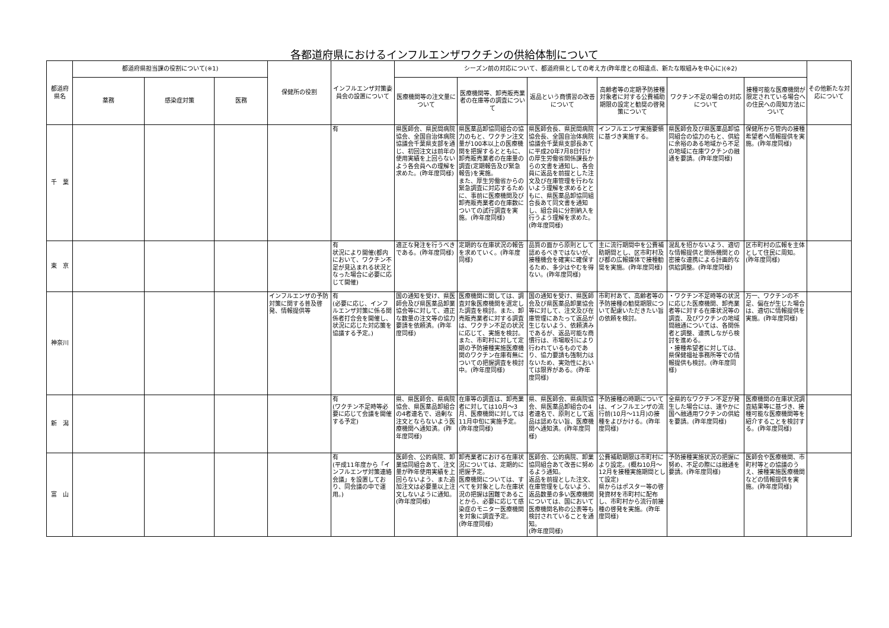各都道府県におけるインフルエンザワクチンの供給体制について
| 都道府県名 | 都道府県担当課の役割について(※1) | | | 保健所の役割 | インフルエンザ対策委員会の設置について | シーズン前の対応について、都道府県としての考え方(昨年度との相違点、新たな取組みを中心に)(※2) | | | | | | その他新たな対応について |
| --- | --- | --- | --- | --- | --- | --- | --- | --- | --- | --- | --- | --- |
| | 薬務 | 感染症対策 | 医務 | | | 医療機関等の注文量について | 医療機関等、卸売販売業者の在庫等の調査について | 返品という商慣習の改善について | 高齢者等の定期予防接種対象者に対する公費補助期限の設定と勧奨の啓発策について | ワクチン不足の場合の対応について | 接種可能な医療機関が限定されている場合への住民への周知方法について | |
| 千 葉 | | | | | 有 | 県医師会、県民間病院協会、全国自治体病院協議会千葉県支部を通じ、初回注文は前年の使用実績を上回らないよう各会員への理解を求めた。(昨年度同様) | 県医薬品卸協同組合の協力のもと、ワクチン注文量が100本以上の医療機関を把握するとともに、卸売販売業者の在庫量の調査(定期報告及び緊急報告)を実施。 また、厚生労働省からの緊急調査に対応するために、事前に医療機関及び卸売販売業者の在庫数についての試行調査を実施。(昨年度同様) | 県医師会長、県民間病院協会長、全国自治体病院協議会千葉県支部長あてに平成20年7月8日付けの厚生労働省関係課長からの文書を通知し、各会員に返品を前提とした注文及び在庫管理を行わないよう理解を求めるとともに、県医薬品卸協同組合長あて同文書を通知し、組合員に分割納入を行うよう理解を求めた。(昨年度同様) | インフルエンザ実施要領に基づき実施する。 | 県医師会及び県医薬品卸協同組合の協力のもと、供給に余裕のある地域から不足の地域に在庫ワクチンの融通を要請。(昨年度同様) | 保健所から管内の接種希望者へ情報提供を実施。(昨年度同様) | |
| 東 京 | | | | | 有 状況により開催(都内において、ワクチン不足が見込まれる状況となった場合に必要に応じて開催) | 適正な発注を行うべきである。(昨年度同様) | 定期的な在庫状況の報告を求めていく。(昨年度同様) | 品質の面から原則として認めるべきではないが、接種機会を確実に確保するため、多少はやむを得ない。(昨年度同様) | 主に流行期間中を公費補助期間とし、区市町村及び都の広報媒体で接種勧奨を実施。(昨年度同様) | 混乱を招かないよう、適切な情報提供と関係機関との密接な連携による計画的な供給調整。(昨年度同様) | 区市町村の広報を主体として住民に周知。(昨年度同様) | |
| 神奈川 | | | | インフルエンザの予防対策に関する普及啓発、情報提供等 | 有 (必要に応じ、インフルエンザ対策に係る関係者打合会を開催し、状況に応じた対応策を協議する予定。) | 国の通知を受け、県医師会及び県医薬品卸業協会等に対して、適正な数量の注文等の協力要請を依頼済。(昨年度同様) | 医療機関に関しては、調査対象医療機関を選定した調査を検討。また、卸売販売業者に対する調査は、ワクチン不足の状況に応じて、実施を検討。また、市町村に対して定期の予防接種実施医療機関のワクチン在庫有無についての把握調査を検討中。(昨年度同様) | 国の通知を受け、県医師会及び県医薬品卸業協会等に対して、注文及び在庫管理にあたって返品が生じないよう、依頼済みであるが、返品可能な商慣行は、市場取引により行われているものであり、協力要請も強制力はないため、実効性においては限界がある。(昨年度同様) | 市町村あて、高齢者等の予防接種の勧奨期限について配慮いただきたい旨の依頼を検討。 | ・ワクチン不足時等の状況に応じた医療機関、卸売業者等に対する在庫状況等の調査、及びワクチンの地域間融通については、各関係者と調整、連携しながら検討を進める。 ・接種希望者に対しては、県保健福祉事務所等での情報提供も検討。(昨年度同様) | 万一、ワクチンの不足、偏在が生じた場合は、適切に情報提供を実施。(昨年度同様) | |
| 新 潟 | | | | | 有 (ワクチン不足時等必要に応じて会議を開催する予定) | 県、県医師会、県病院協会、県医薬品卸組合の4者連名で、過剰な注文とならないよう医療機関へ通知済。(昨年度同様) | 在庫等の調査は、卸売業者に対しては10月～3月、医療機関に対しては11月中旬に実施予定。(昨年度同様) | 県、県医師会、県病院協会、県医薬品卸組合の4者連名で、原則として返品は認めない旨、医療機関へ通知済。(昨年度同様) | 予防接種の時期については、インフルエンザの流行前(10月～11月)の接種をよびかける。(昨年度同様) | 全県的なワクチン不足が発生した場合には、速やかに国へ融通用ワクチンの供給を要請。(昨年度同様) | 医療機関の在庫状況調査結果等に基づき、接種可能な医療機関等を紹介することを検討する。(昨年度同様) | |
| 富 山 | | | | | 有 (平成11年度から「インフルエンザ対策連絡会議」を設置しており、同会議の中で運用。) | 医師会、公的病院、卸業協同組合あて、注文量が昨年使用実績を上回らないよう、また追加注文は必要量以上注文しないように通知。(昨年度同様) | 卸売業者における在庫状況については、定期的に把握予定。 医療機関については、すべてを対象とした在庫状況の把握は困難であることから、必要に応じて感染症のモニター医療機関を対象に調査予定。 (昨年度同様) | 医師会、公的病院、卸業協同組合あて改善に努めるよう通知。 返品を前提とした注文、在庫管理をしないよう、返品数量の多い医療機関については、国において医療機関名称の公表等も検討されていることを通知。 (昨年度同様) | 公費補助期限は市町村により設定。(概ね10月～12月を接種実施期間として設定) 県からはポスター等の啓発資材を市町村に配布し、市町村から流行前接種の啓発を実施。(昨年度同様) | 予防接種実施状況の把握に努め、不足の際には融通を要請。(昨年度同様) | 医師会や医療機関、市町村等との協議のうえ、接種実施医療機関などの情報提供を実施。(昨年度同様) | |